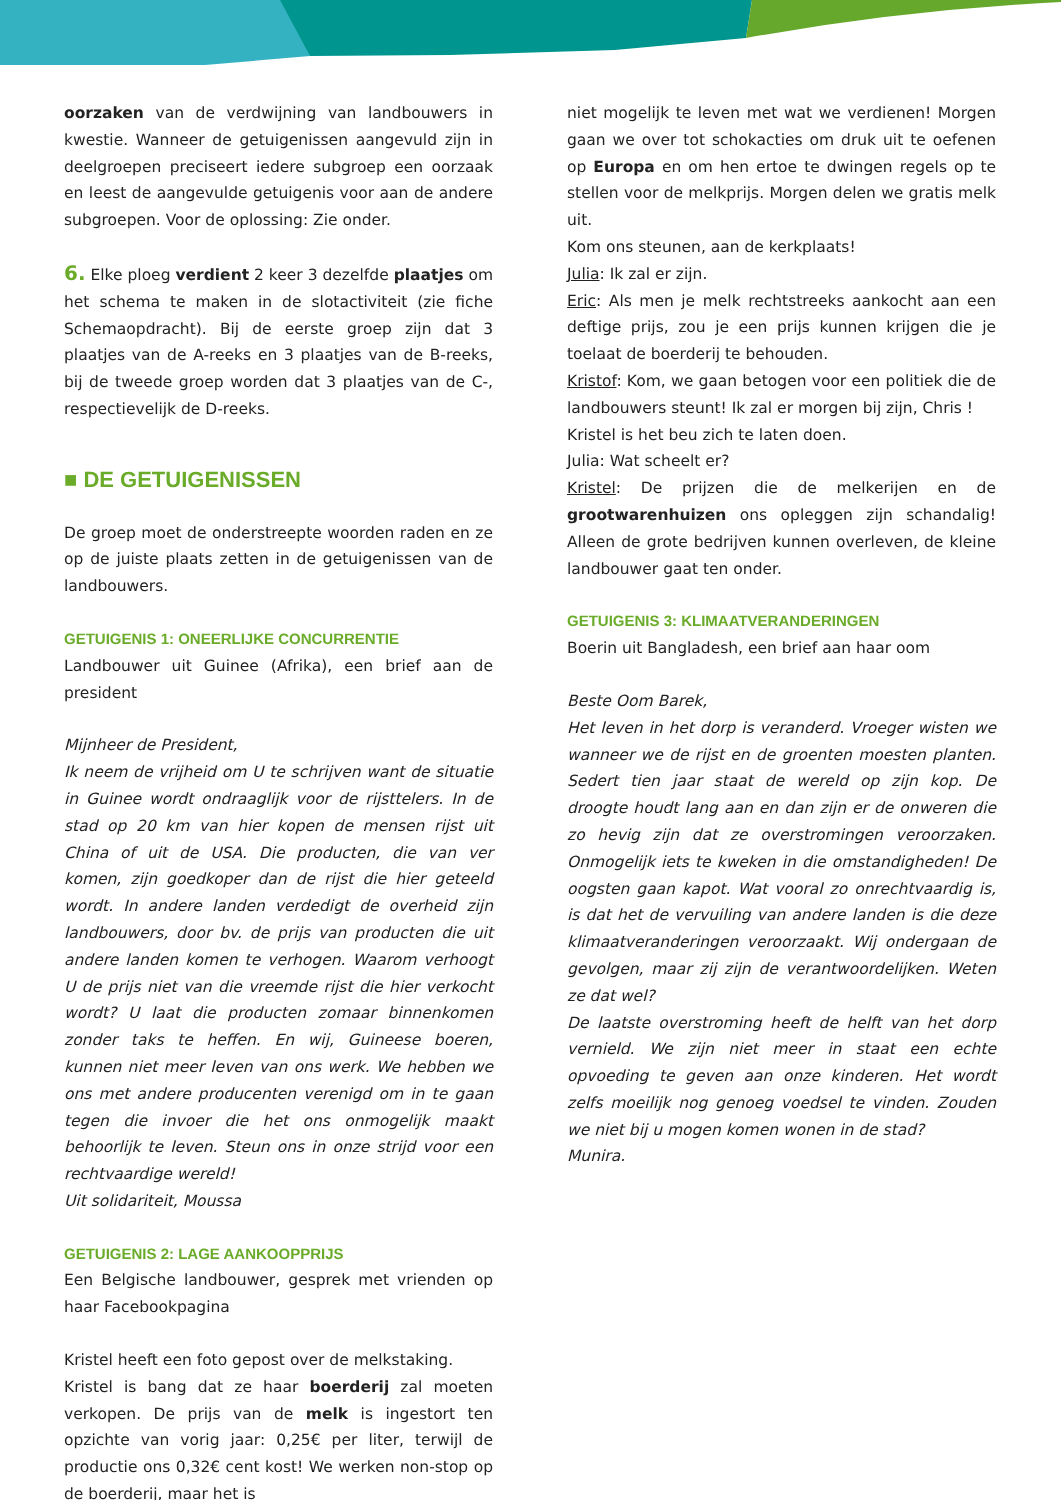oorzaken van de verdwijning van landbouwers in kwestie. Wanneer de getuigenissen aangevuld zijn in deelgroepen preciseert iedere subgroep een oorzaak en leest de aangevulde getuigenis voor aan de andere subgroepen. Voor de oplossing: Zie onder.
6. Elke ploeg verdient 2 keer 3 dezelfde plaatjes om het schema te maken in de slotactiviteit (zie fiche Schemaopdracht). Bij de eerste groep zijn dat 3 plaatjes van de A-reeks en 3 plaatjes van de B-reeks, bij de tweede groep worden dat 3 plaatjes van de C-, respectievelijk de D-reeks.
■ DE GETUIGENISSEN
De groep moet de onderstreepte woorden raden en ze op de juiste plaats zetten in de getuigenissen van de landbouwers.
GETUIGENIS 1: ONEERLIJKE CONCURRENTIE
Landbouwer uit Guinee (Afrika), een brief aan de president
Mijnheer de President,
Ik neem de vrijheid om U te schrijven want de situatie in Guinee wordt ondraaglijk voor de rijsttelers. In de stad op 20 km van hier kopen de mensen rijst uit China of uit de USA. Die producten, die van ver komen, zijn goedkoper dan de rijst die hier geteeld wordt. In andere landen verdedigt de overheid zijn landbouwers, door bv. de prijs van producten die uit andere landen komen te verhogen. Waarom verhoogt U de prijs niet van die vreemde rijst die hier verkocht wordt? U laat die producten zomaar binnenkomen zonder taks te heffen. En wij, Guineese boeren, kunnen niet meer leven van ons werk. We hebben we ons met andere producenten verenigd om in te gaan tegen die invoer die het ons onmogelijk maakt behoorlijk te leven. Steun ons in onze strijd voor een rechtvaardige wereld!
Uit solidariteit, Moussa
GETUIGENIS 2: LAGE AANKOOPPRIJS
Een Belgische landbouwer, gesprek met vrienden op haar Facebookpagina
Kristel heeft een foto gepost over de melkstaking.
Kristel is bang dat ze haar boerderij zal moeten verkopen. De prijs van de melk is ingestort ten opzichte van vorig jaar: 0,25€ per liter, terwijl de productie ons 0,32€ cent kost! We werken non-stop op de boerderij, maar het is
niet mogelijk te leven met wat we verdienen! Morgen gaan we over tot schokacties om druk uit te oefenen op Europa en om hen ertoe te dwingen regels op te stellen voor de melkprijs. Morgen delen we gratis melk uit.
Kom ons steunen, aan de kerkplaats!
Julia: Ik zal er zijn.
Eric: Als men je melk rechtstreeks aankocht aan een deftige prijs, zou je een prijs kunnen krijgen die je toelaat de boerderij te behouden.
Kristof: Kom, we gaan betogen voor een politiek die de landbouwers steunt! Ik zal er morgen bij zijn, Chris !
Kristel is het beu zich te laten doen.
Julia: Wat scheelt er?
Kristel: De prijzen die de melkerijen en de grootwarenhuizen ons opleggen zijn schandalig! Alleen de grote bedrijven kunnen overleven, de kleine landbouwer gaat ten onder.
GETUIGENIS 3: KLIMAATVERANDERINGEN
Boerin uit Bangladesh, een brief aan haar oom
Beste Oom Barek,
Het leven in het dorp is veranderd. Vroeger wisten we wanneer we de rijst en de groenten moesten planten. Sedert tien jaar staat de wereld op zijn kop. De droogte houdt lang aan en dan zijn er de onweren die zo hevig zijn dat ze overstromingen veroorzaken. Onmogelijk iets te kweken in die omstandigheden! De oogsten gaan kapot. Wat vooral zo onrechtvaardig is, is dat het de vervuiling van andere landen is die deze klimaatveranderingen veroorzaakt. Wij ondergaan de gevolgen, maar zij zijn de verantwoordelijken. Weten ze dat wel?
De laatste overstroming heeft de helft van het dorp vernield. We zijn niet meer in staat een echte opvoeding te geven aan onze kinderen. Het wordt zelfs moeilijk nog genoeg voedsel te vinden. Zouden we niet bij u mogen komen wonen in de stad?
Munira.